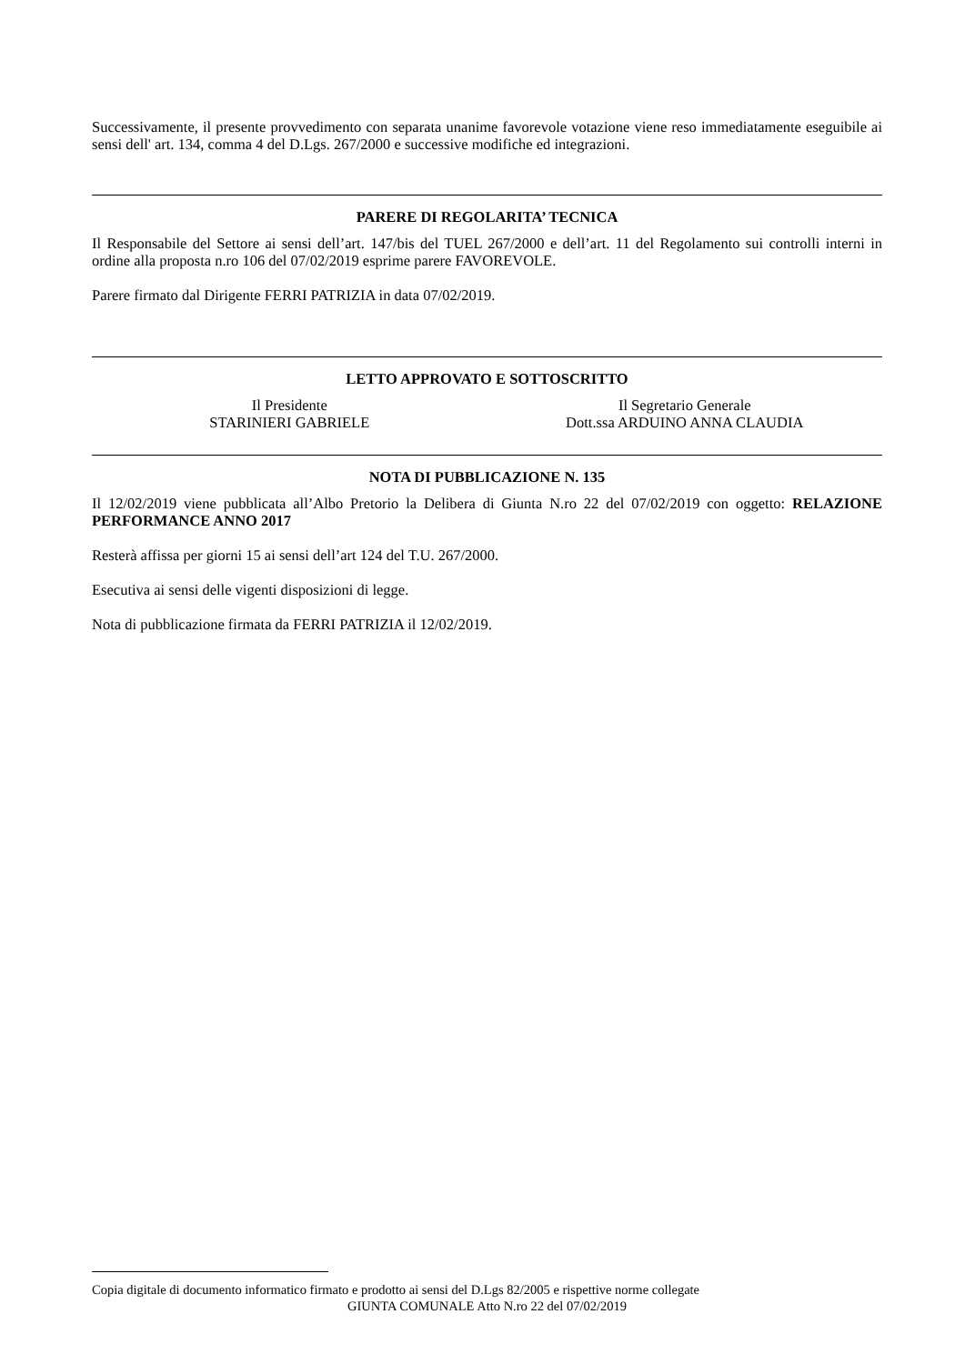Successivamente, il presente provvedimento con separata unanime favorevole votazione viene reso immediatamente eseguibile ai sensi dell' art. 134, comma 4 del D.Lgs. 267/2000 e successive modifiche ed integrazioni.
PARERE DI REGOLARITA’ TECNICA
Il Responsabile del Settore ai sensi dell’art. 147/bis del TUEL 267/2000 e dell’art. 11 del Regolamento sui controlli interni in ordine alla proposta n.ro 106 del 07/02/2019 esprime parere FAVOREVOLE.
Parere firmato dal Dirigente FERRI PATRIZIA in data 07/02/2019.
LETTO APPROVATO E SOTTOSCRITTO
Il Presidente
STARINIERI GABRIELE
Il Segretario Generale
Dott.ssa ARDUINO ANNA CLAUDIA
NOTA DI PUBBLICAZIONE N. 135
Il 12/02/2019 viene pubblicata all’Albo Pretorio la Delibera di Giunta N.ro 22 del 07/02/2019 con oggetto: RELAZIONE PERFORMANCE ANNO 2017
Resterà affissa per giorni 15 ai sensi dell’art 124 del T.U. 267/2000.
Esecutiva ai sensi delle vigenti disposizioni di legge.
Nota di pubblicazione firmata da FERRI PATRIZIA il 12/02/2019.
Copia digitale di documento informatico firmato e prodotto ai sensi del D.Lgs 82/2005 e rispettive norme collegate
GIUNTA COMUNALE Atto N.ro 22 del 07/02/2019